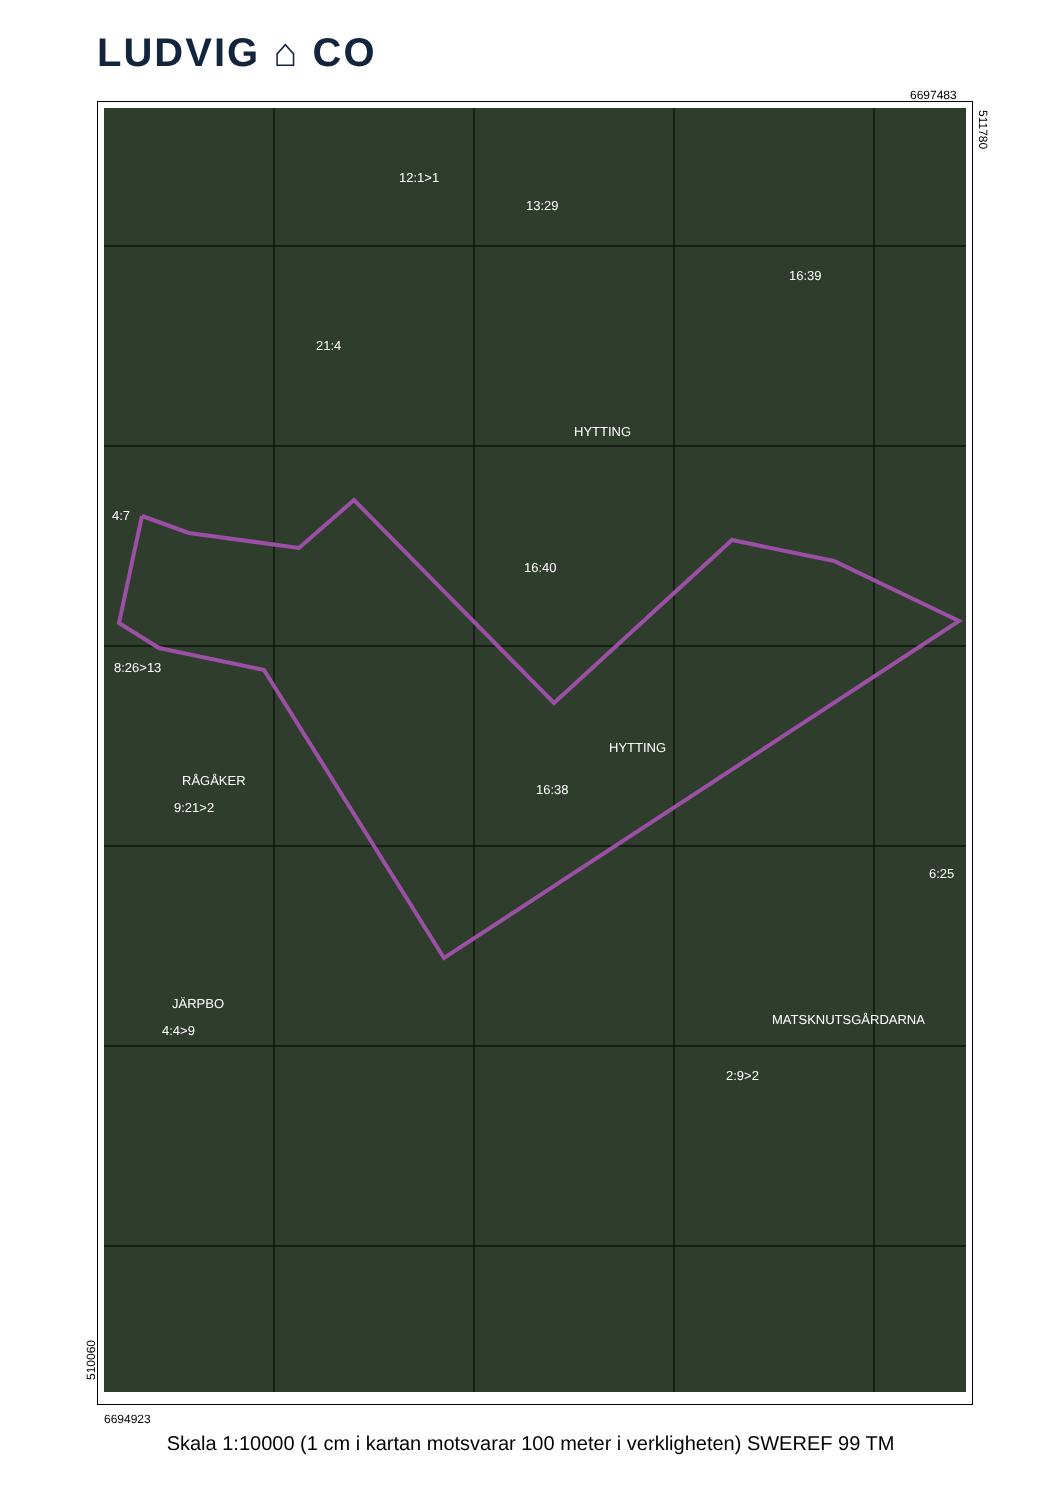LUDVIG ⌂ CO
6697483
511780
12:1>1
13:29
16:39
21:4
HYTTING
4:7
16:40
8:26>13
HYTTING
RÅGÅKER
16:38
9:21>2
6:25
JÄRPBO
MATSKNUTSGÅRDARNA
4:4>9
2:9>2
510060
6694923
Skala 1:10000 (1 cm i kartan motsvarar 100 meter i verkligheten) SWEREF 99 TM